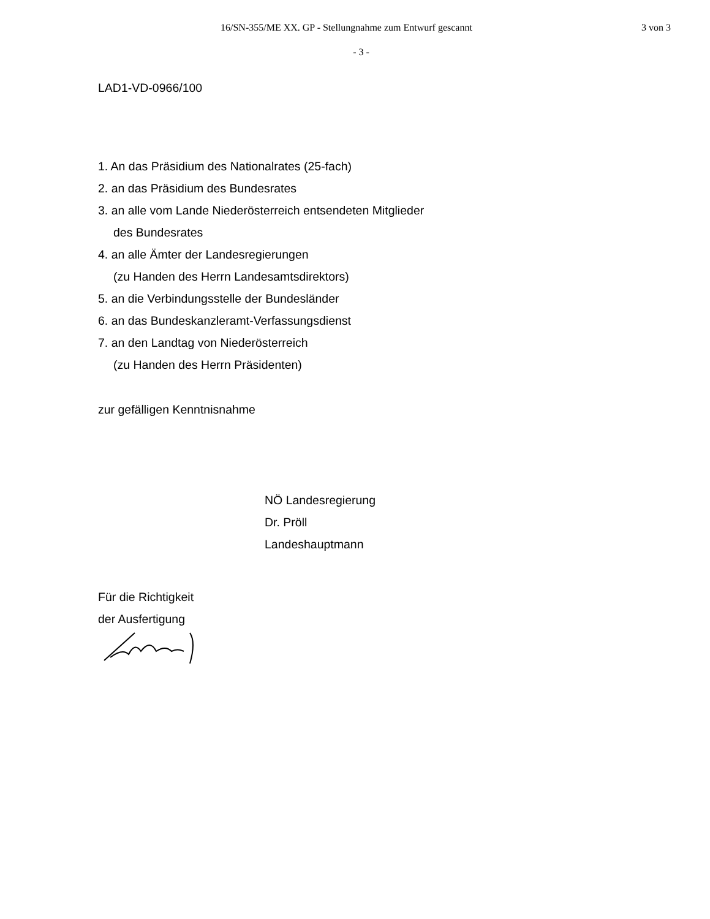16/SN-355/ME XX. GP - Stellungnahme zum Entwurf gescannt 3 von 3
- 3 -
LAD1-VD-0966/100
1. An das Präsidium des Nationalrates (25-fach)
2. an das Präsidium des Bundesrates
3. an alle vom Lande Niederösterreich entsendeten Mitglieder
des Bundesrates
4. an alle Ämter der Landesregierungen
(zu Handen des Herrn Landesamtsdirektors)
5. an die Verbindungsstelle der Bundesländer
6. an das Bundeskanzleramt-Verfassungsdienst
7. an den Landtag von Niederösterreich
(zu Handen des Herrn Präsidenten)
zur gefälligen Kenntnisnahme
NÖ Landesregierung
Dr. Pröll
Landeshauptmann
Für die Richtigkeit
der Ausfertigung